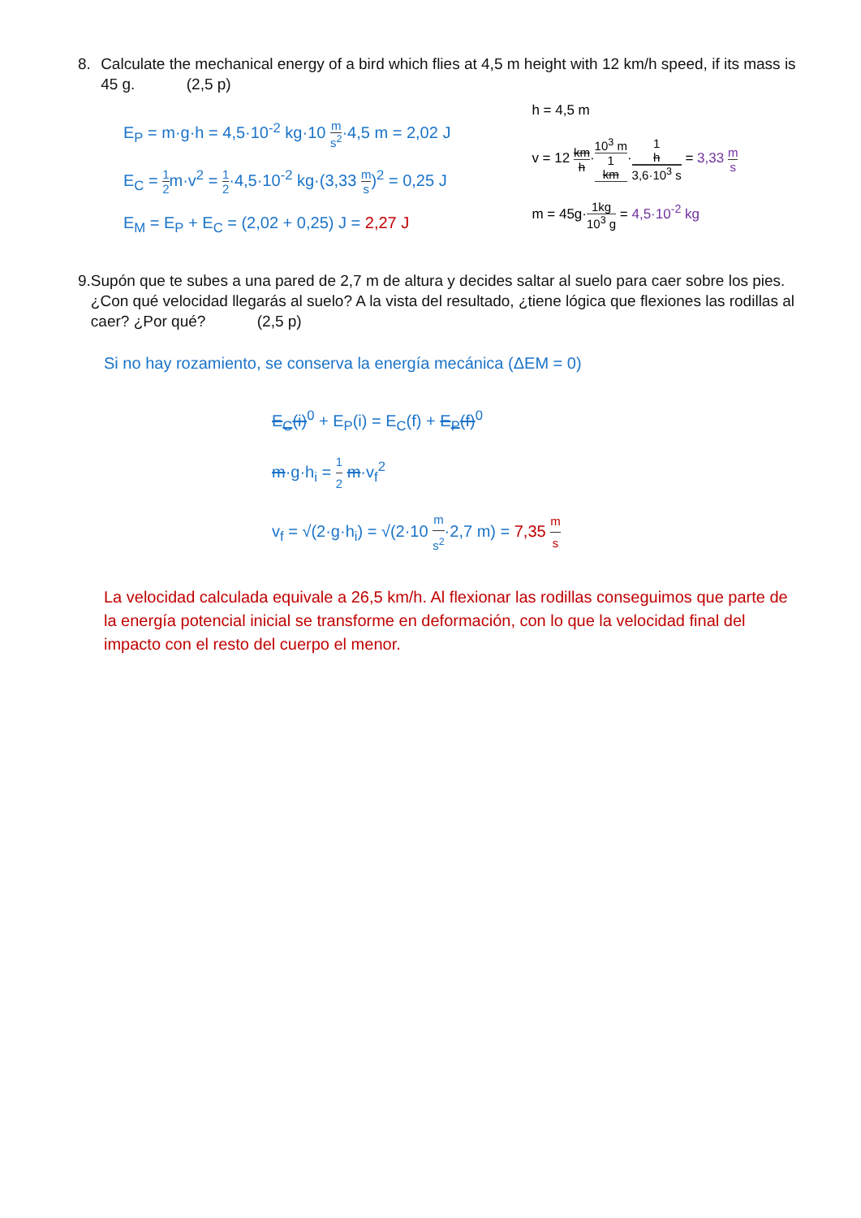8. Calculate the mechanical energy of a bird which flies at 4,5 m height with 12 km/h speed, if its mass is 45 g. (2,5 p)
E<sub>P</sub> = m·g·h = 4,5·10<sup>-2</sup> kg·10 m s<sup>2</sup>·4,5 m = 2,02 J
E<sub>C</sub> = 1 2m·v<sup>2</sup> = 1 2·4,5·10<sup>-2</sup> kg·(3,33 m s)<sup>2</sup> = 0,25 J
E<sub>M</sub> = E<sub>P</sub> + E<sub>C</sub> = (2,02 + 0,25) J = 2,27 J
h = 4,5 m
v = 12 km h·10<sup>3</sup> m 1
km·1
h 3,6·10<sup>3</sup> s = 3,33 m s
m = 45g·1kg 10<sup>3</sup> g = 4,5·10<sup>-2</sup> kg
9. Supón que te subes a una pared de 2,7 m de altura y decides saltar al suelo para caer sobre los pies. ¿Con qué velocidad llegarás al suelo? A la vista del resultado, ¿tiene lógica que flexiones las rodillas al caer? ¿Por qué? (2,5 p)
Si no hay rozamiento, se conserva la energía mecánica (ΔEM = 0)
E<sub>C</sub>(i)<sup>0</sup> + E<sub>P</sub>(i) = E<sub>C</sub>(f) + E<sub>P</sub>(f)<sup>0</sup>
m·g·h<sub>i</sub> = 1 2 m·v<sub>f</sub><sup>2</sup>
v<sub>f</sub> = √(2·g·h<sub>i</sub>) = √(2·10 m s<sup>2</sup>·2,7 m) = 7,35 m s
La velocidad calculada equivale a 26,5 km/h. Al flexionar las rodillas conseguimos que parte de la energía potencial inicial se transforme en deformación, con lo que la velocidad final del impacto con el resto del cuerpo el menor.